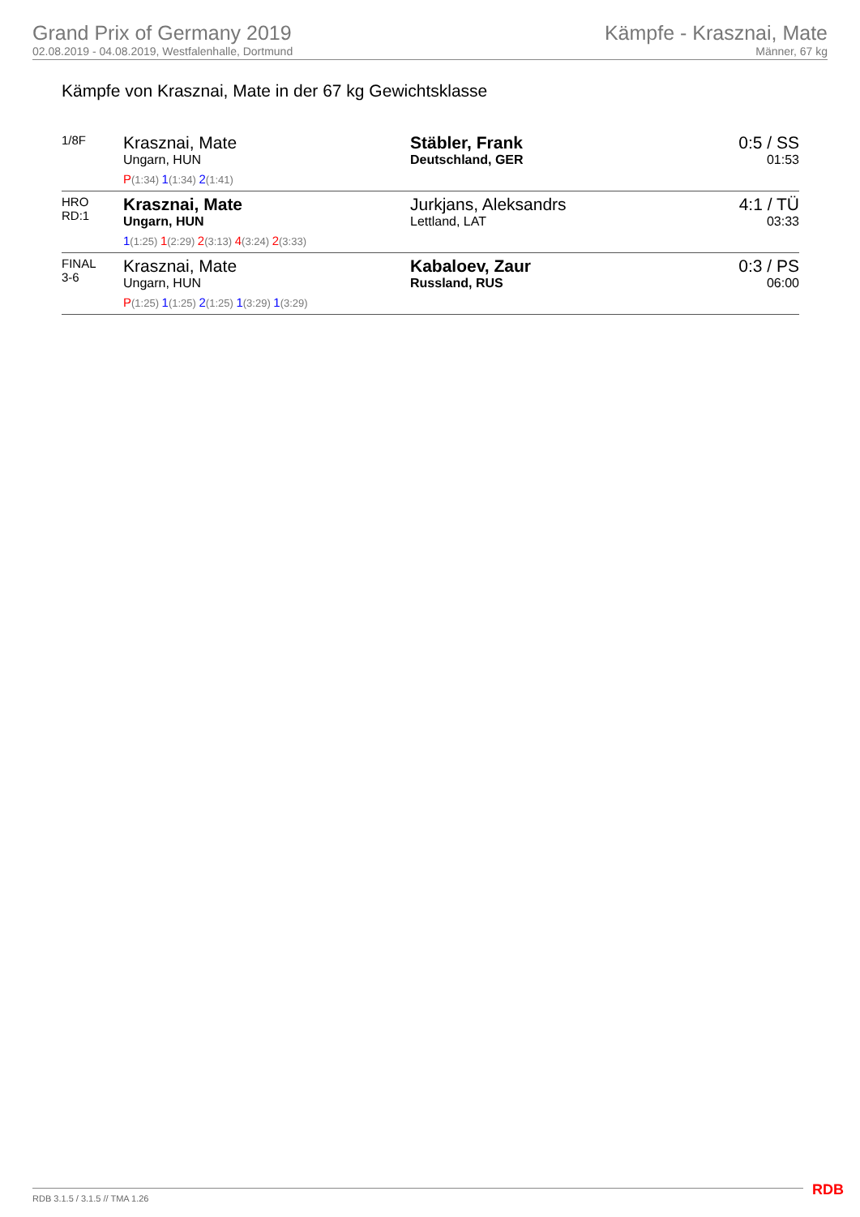Grand Prix of Germany 2019
02.08.2019 - 04.08.2019, Westfalenhalle, Dortmund
Kämpfe - Krasznai, Mate
Männer, 67 kg
Kämpfe von Krasznai, Mate in der 67 kg Gewichtsklasse
| 1/8F | Krasznai, Mate Ungarn, HUN P (1:34) 1 (1:34) 2 (1:41) | Stäbler, Frank Deutschland, GER | 0:5 / SS 01:53 |
| HRO RD:1 | Krasznai, Mate Ungarn, HUN 1 (1:25) 1 (2:29) 2 (3:13) 4 (3:24) 2 (3:33) | Jurkjans, Aleksandrs Lettland, LAT | 4:1 / TÜ 03:33 |
| FINAL 3-6 | Krasznai, Mate Ungarn, HUN P (1:25) 1 (1:25) 2 (1:25) 1 (3:29) 1 (3:29) | Kabaloev, Zaur Russland, RUS | 0:3 / PS 06:00 |
RDB 3.1.5 / 3.1.5 // TMA 1.26 RDB